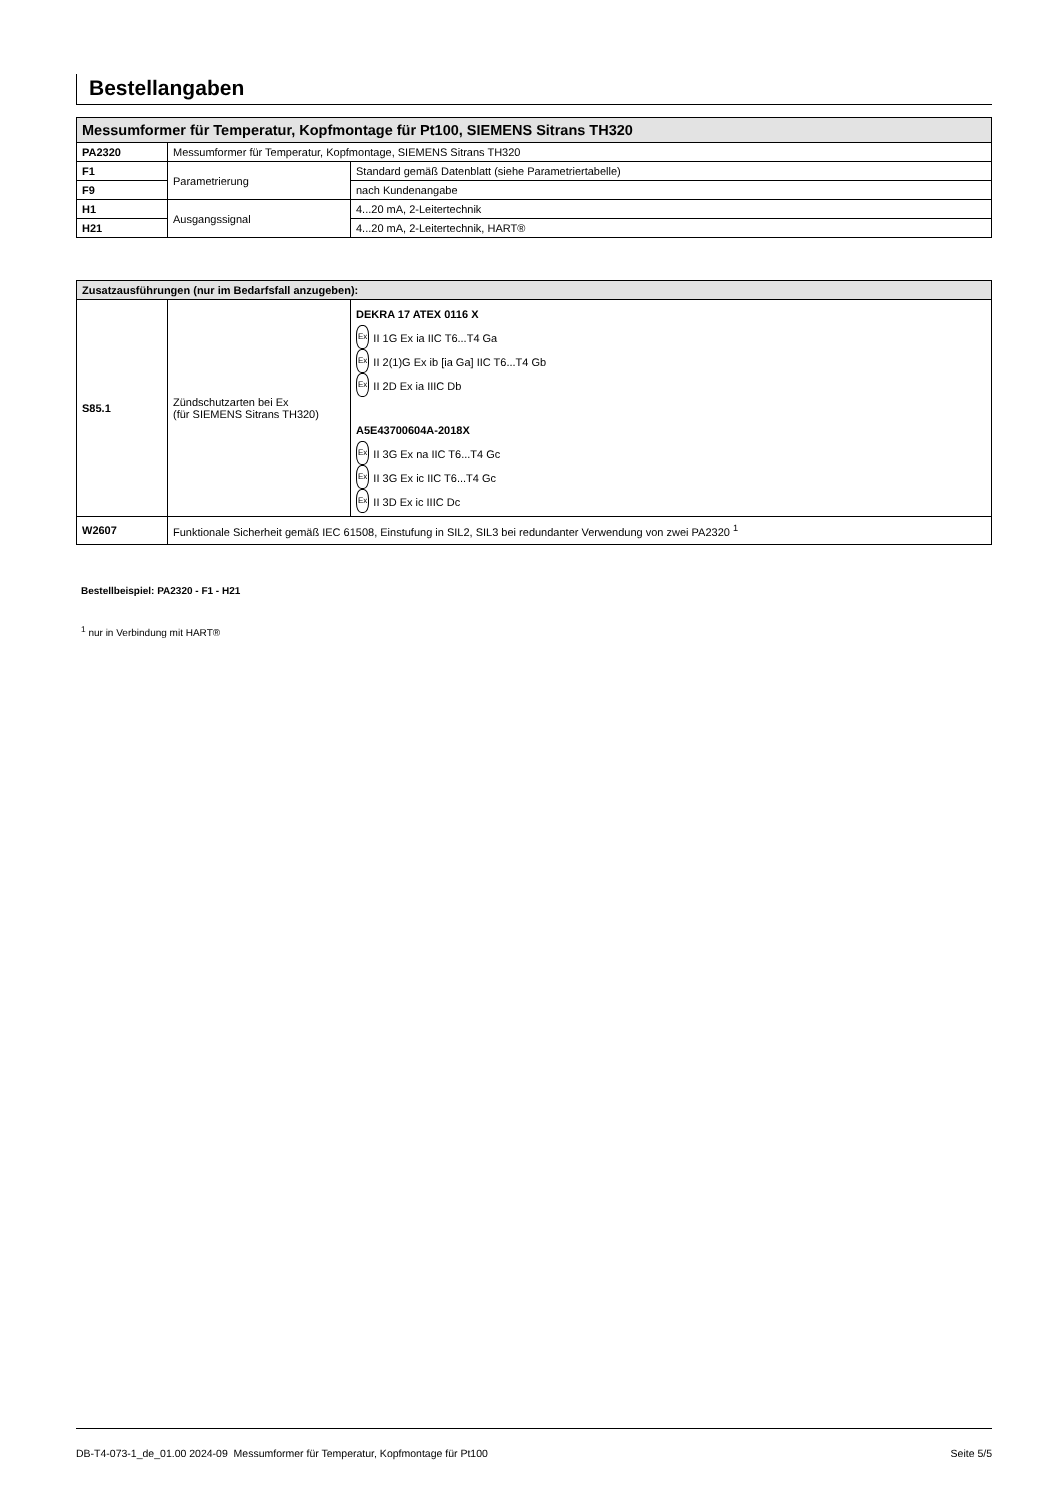Bestellangaben
| Messumformer für Temperatur, Kopfmontage für Pt100, SIEMENS Sitrans TH320 | | |
| --- | --- | --- |
| PA2320 | Messumformer für Temperatur, Kopfmontage, SIEMENS Sitrans TH320 | |
| F1 | Parametrierung | Standard gemäß Datenblatt (siehe Parametriertabelle) |
| F9 | | nach Kundenangabe |
| H1 | Ausgangssignal | 4...20 mA, 2-Leitertechnik |
| H21 | | 4...20 mA, 2-Leitertechnik, HART® |
| Zusatzausführungen (nur im Bedarfsfall anzugeben): | | |
| --- | --- | --- |
| S85.1 | Zündschutzarten bei Ex (für SIEMENS Sitrans TH320) | DEKRA 17 ATEX 0116 X Ex II 1G Ex ia IIC T6...T4 Ga Ex II 2(1)G Ex ib [ia Ga] IIC T6...T4 Gb Ex II 2D Ex ia IIIC Db A5E43700604A-2018X Ex II 3G Ex na IIC T6...T4 Gc Ex II 3G Ex ic IIC T6...T4 Gc Ex II 3D Ex ic IIIC Dc |
| W2607 | Funktionale Sicherheit gemäß IEC 61508, Einstufung in SIL2, SIL3 bei redundanter Verwendung von zwei PA2320 <sup>1</sup> | |
Bestellbeispiel: PA2320 - F1 - H21
<sup>1</sup> nur in Verbindung mit HART®
DB-T4-073-1_de_01.00 2024-09 Messumformer für Temperatur, Kopfmontage für Pt100 Seite 5/5